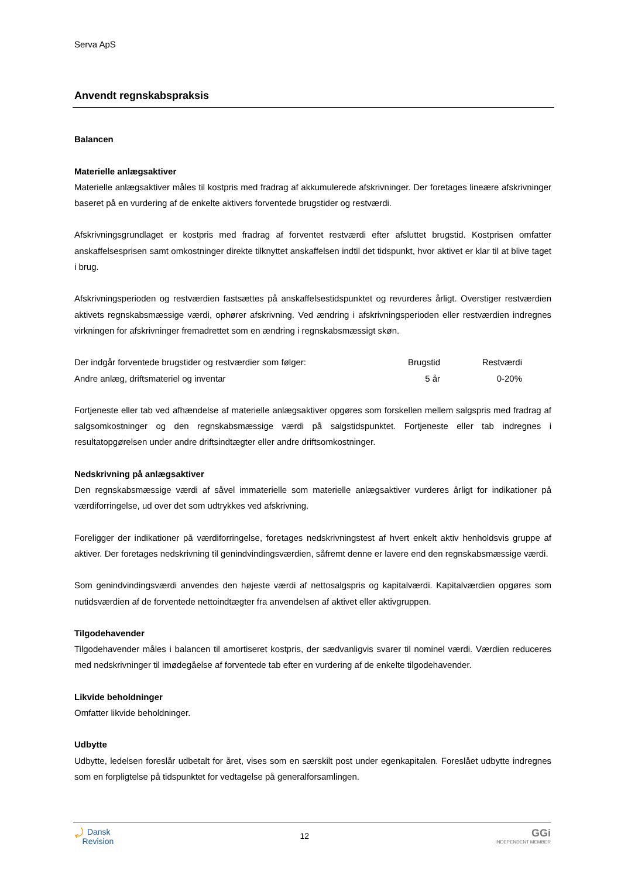Serva ApS
Anvendt regnskabspraksis
Balancen
Materielle anlægsaktiver
Materielle anlægsaktiver måles til kostpris med fradrag af akkumulerede afskrivninger. Der foretages lineære afskrivninger baseret på en vurdering af de enkelte aktivers forventede brugstider og restværdi.
Afskrivningsgrundlaget er kostpris med fradrag af forventet restværdi efter afsluttet brugstid. Kostprisen omfatter anskaffelsesprisen samt omkostninger direkte tilknyttet anskaffelsen indtil det tidspunkt, hvor aktivet er klar til at blive taget i brug.
Afskrivningsperioden og restværdien fastsættes på anskaffelsestidspunktet og revurderes årligt. Overstiger restværdien aktivets regnskabsmæssige værdi, ophører afskrivning. Ved ændring i afskrivningsperioden eller restværdien indregnes virkningen for afskrivninger fremadrettet som en ændring i regnskabsmæssigt skøn.
| Der indgår forventede brugstider og restværdier som følger: | Brugstid | Restværdi | |
| Andre anlæg, driftsmateriel og inventar | 5 år | 0-20% | |
Fortjeneste eller tab ved afhændelse af materielle anlægsaktiver opgøres som forskellen mellem salgspris med fradrag af salgsomkostninger og den regnskabsmæssige værdi på salgstidspunktet. Fortjeneste eller tab indregnes i resultatopgørelsen under andre driftsindtægter eller andre driftsomkostninger.
Nedskrivning på anlægsaktiver
Den regnskabsmæssige værdi af såvel immaterielle som materielle anlægsaktiver vurderes årligt for indikationer på værdiforringelse, ud over det som udtrykkes ved afskrivning.
Foreligger der indikationer på værdiforringelse, foretages nedskrivningstest af hvert enkelt aktiv henholdsvis gruppe af aktiver. Der foretages nedskrivning til genindvindingsværdien, såfremt denne er lavere end den regnskabsmæssige værdi.
Som genindvindingsværdi anvendes den højeste værdi af nettosalgspris og kapitalværdi. Kapitalværdien opgøres som nutidsværdien af de forventede nettoindtægter fra anvendelsen af aktivet eller aktivgruppen.
Tilgodehavender
Tilgodehavender måles i balancen til amortiseret kostpris, der sædvanligvis svarer til nominel værdi. Værdien reduceres med nedskrivninger til imødegåelse af forventede tab efter en vurdering af de enkelte tilgodehavender.
Likvide beholdninger
Omfatter likvide beholdninger.
Udbytte
Udbytte, ledelsen foreslår udbetalt for året, vises som en særskilt post under egenkapitalen. Foreslået udbytte indregnes som en forpligtelse på tidspunktet for vedtagelse på generalforsamlingen.
⤾ Dansk
Revision
12
GGi
INDEPENDENT MEMBER